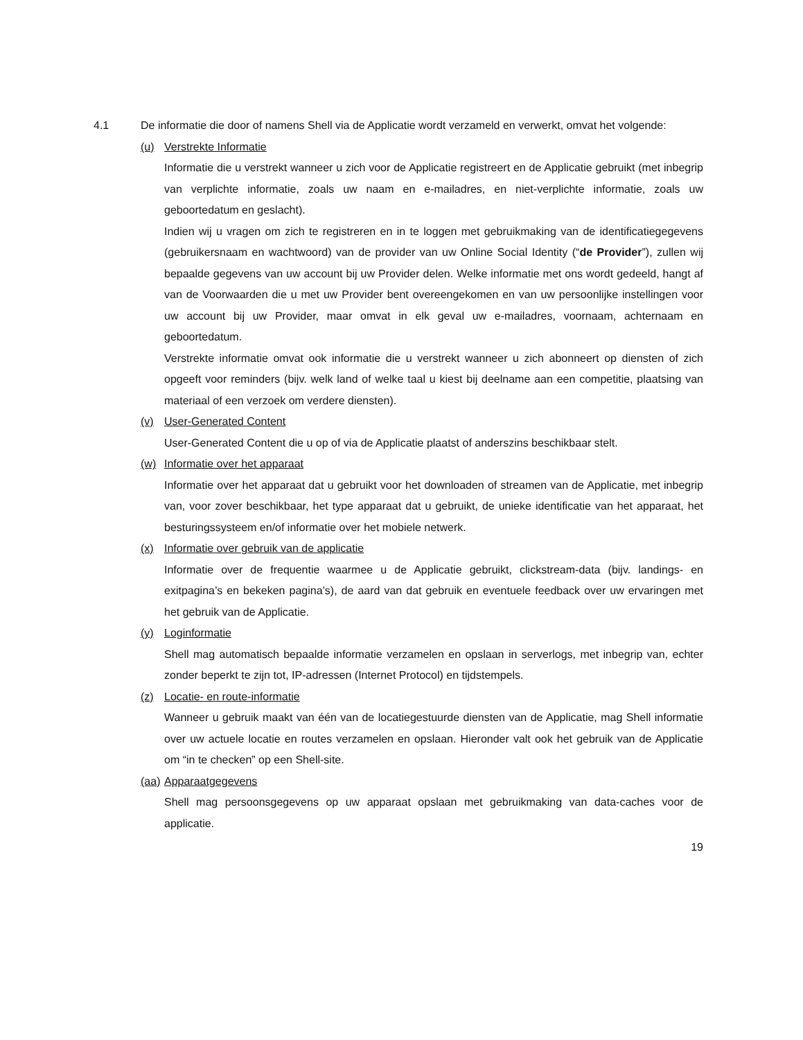4.1 De informatie die door of namens Shell via de Applicatie wordt verzameld en verwerkt, omvat het volgende:
(u) Verstrekte Informatie
Informatie die u verstrekt wanneer u zich voor de Applicatie registreert en de Applicatie gebruikt (met inbegrip van verplichte informatie, zoals uw naam en e-mailadres, en niet-verplichte informatie, zoals uw geboortedatum en geslacht).
Indien wij u vragen om zich te registreren en in te loggen met gebruikmaking van de identificatiegegevens (gebruikersnaam en wachtwoord) van de provider van uw Online Social Identity (“de Provider”), zullen wij bepaalde gegevens van uw account bij uw Provider delen. Welke informatie met ons wordt gedeeld, hangt af van de Voorwaarden die u met uw Provider bent overeengekomen en van uw persoonlijke instellingen voor uw account bij uw Provider, maar omvat in elk geval uw e-mailadres, voornaam, achternaam en geboortedatum.
Verstrekte informatie omvat ook informatie die u verstrekt wanneer u zich abonneert op diensten of zich opgeeft voor reminders (bijv. welk land of welke taal u kiest bij deelname aan een competitie, plaatsing van materiaal of een verzoek om verdere diensten).
(v) User-Generated Content
User-Generated Content die u op of via de Applicatie plaatst of anderszins beschikbaar stelt.
(w) Informatie over het apparaat
Informatie over het apparaat dat u gebruikt voor het downloaden of streamen van de Applicatie, met inbegrip van, voor zover beschikbaar, het type apparaat dat u gebruikt, de unieke identificatie van het apparaat, het besturingssysteem en/of informatie over het mobiele netwerk.
(x) Informatie over gebruik van de applicatie
Informatie over de frequentie waarmee u de Applicatie gebruikt, clickstream-data (bijv. landings- en exitpagina’s en bekeken pagina’s), de aard van dat gebruik en eventuele feedback over uw ervaringen met het gebruik van de Applicatie.
(y) Loginformatie
Shell mag automatisch bepaalde informatie verzamelen en opslaan in serverlogs, met inbegrip van, echter zonder beperkt te zijn tot, IP-adressen (Internet Protocol) en tijdstempels.
(z) Locatie- en route-informatie
Wanneer u gebruik maakt van één van de locatiegestuurde diensten van de Applicatie, mag Shell informatie over uw actuele locatie en routes verzamelen en opslaan. Hieronder valt ook het gebruik van de Applicatie om “in te checken” op een Shell-site.
(aa) Apparaatgegevens
Shell mag persoonsgegevens op uw apparaat opslaan met gebruikmaking van data-caches voor de applicatie.
19